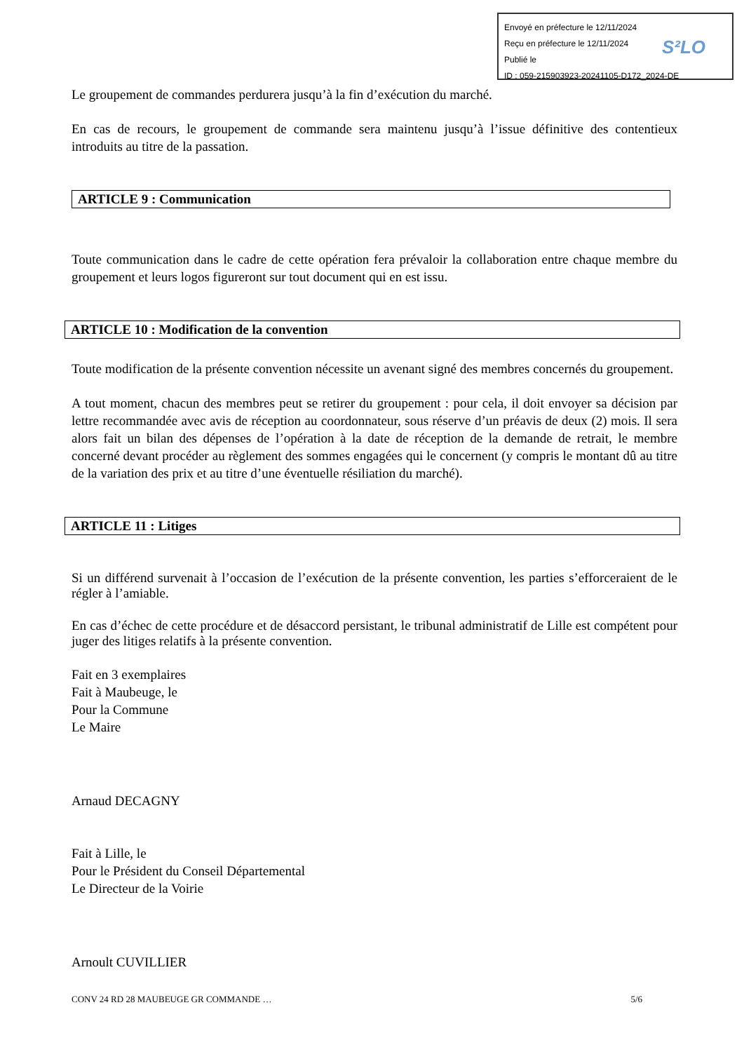Envoyé en préfecture le 12/11/2024
Reçu en préfecture le 12/11/2024
Publié le
ID : 059-215903923-20241105-D172_2024-DE
S²LO
Le groupement de commandes perdurera jusqu’à la fin d’exécution du marché.
En cas de recours, le groupement de commande sera maintenu jusqu’à l’issue définitive des contentieux introduits au titre de la passation.
ARTICLE 9 : Communication
Toute communication dans le cadre de cette opération fera prévaloir la collaboration entre chaque membre du groupement et leurs logos figureront sur tout document qui en est issu.
ARTICLE 10 : Modification de la convention
Toute modification de la présente convention nécessite un avenant signé des membres concernés du groupement.
A tout moment, chacun des membres peut se retirer du groupement : pour cela, il doit envoyer sa décision par lettre recommandée avec avis de réception au coordonnateur, sous réserve d’un préavis de deux (2) mois. Il sera alors fait un bilan des dépenses de l’opération à la date de réception de la demande de retrait, le membre concerné devant procéder au règlement des sommes engagées qui le concernent (y compris le montant dû au titre de la variation des prix et au titre d’une éventuelle résiliation du marché).
ARTICLE 11 : Litiges
Si un différend survenait à l’occasion de l’exécution de la présente convention, les parties s’efforceraient de le régler à l’amiable.
En cas d’échec de cette procédure et de désaccord persistant, le tribunal administratif de Lille est compétent pour juger des litiges relatifs à la présente convention.
Fait en 3 exemplaires
Fait à Maubeuge, le
Pour la Commune
Le Maire
Arnaud DECAGNY
Fait à Lille, le
Pour le Président du Conseil Départemental
Le Directeur de la Voirie
Arnoult CUVILLIER
CONV 24 RD 28 MAUBEUGE GR COMMANDE … 5/6